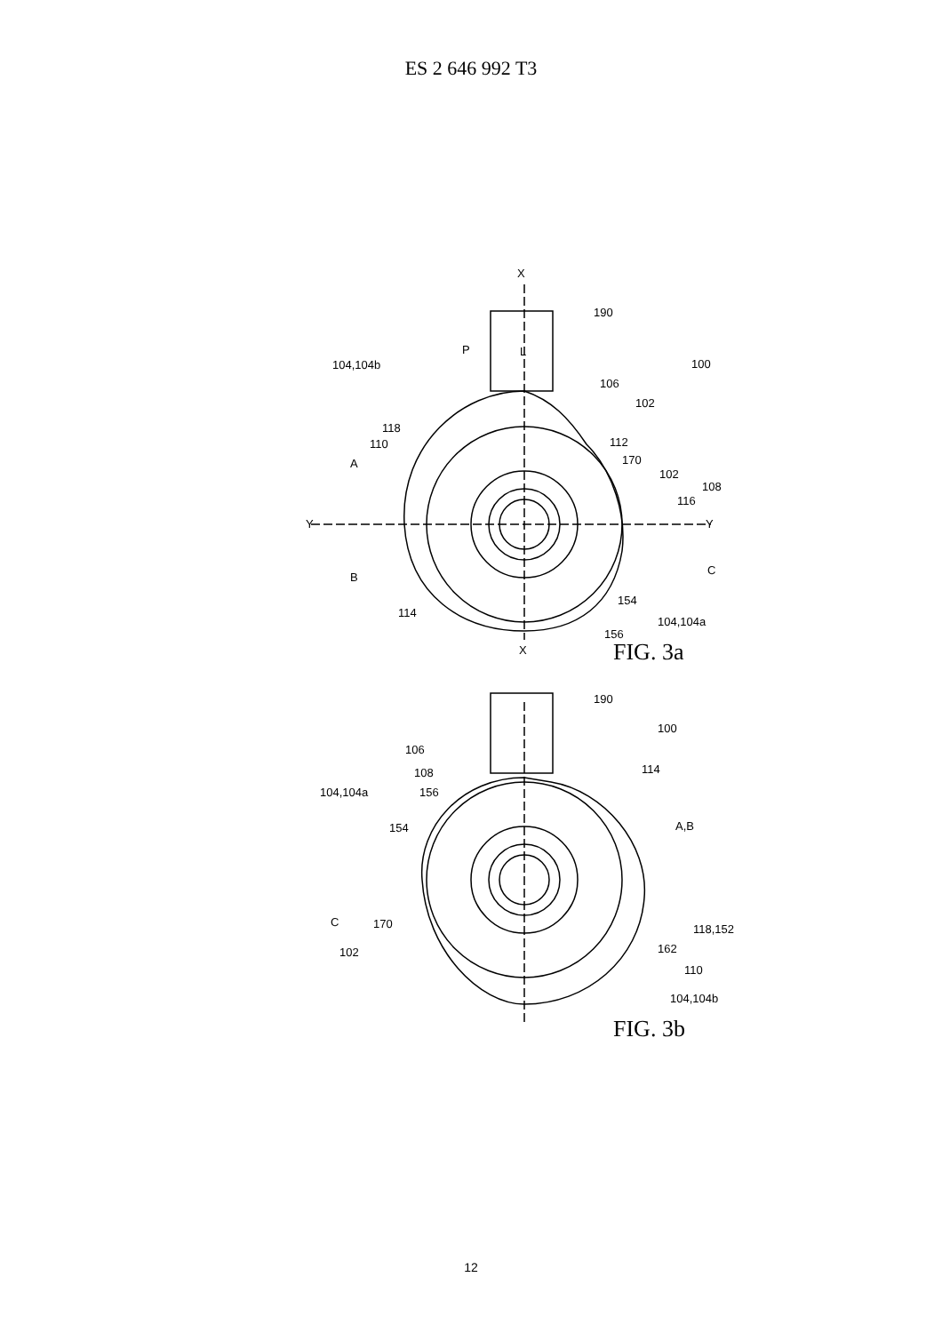ES 2 646 992 T3
X
190
P
L
104,104b
100
106
102
118
110
A
112
170
102
108
116
Y
Y
B
C
154
114
104,104a
156
X
FIG. 3a
190
100
106
108
114
104,104a
156
A,B
154
C
170
118,152
162
102
110
104,104b
FIG. 3b
12